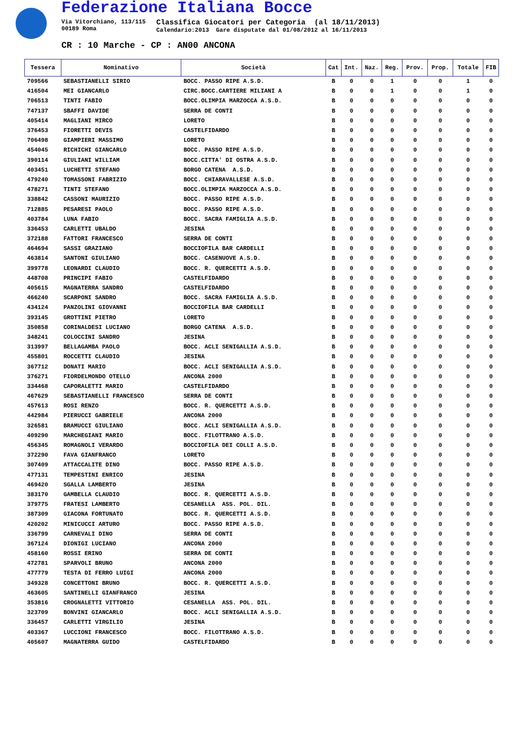Federazione Italiana Bocce
Via Vitorchiano, 113/115
00189 Roma
Classifica Giocatori per Categoria (al 18/11/2013)
Calendario:2013 Gare disputate dal 01/08/2012 al 16/11/2013
CR : 10 Marche - CP : AN00 ANCONA
| Tessera | Nominativo | Società | Cat | Int. | Naz. | Reg. | Prov. | Prop. | Totale | FIB |
| --- | --- | --- | --- | --- | --- | --- | --- | --- | --- | --- |
| 709566 | SEBASTIANELLI SIRIO | BOCC. PASSO RIPE A.S.D. | B | 0 | 0 | 1 | 0 | 0 | 1 | 0 |
| 416504 | MEI GIANCARLO | CIRC.BOCC.CARTIERE MILIANI A | B | 0 | 0 | 1 | 0 | 0 | 1 | 0 |
| 706513 | TINTI FABIO | BOCC.OLIMPIA MARZOCCA A.S.D. | B | 0 | 0 | 0 | 0 | 0 | 0 | 0 |
| 747137 | SBAFFI DAVIDE | SERRA DE CONTI | B | 0 | 0 | 0 | 0 | 0 | 0 | 0 |
| 405414 | MAGLIANI MIRCO | LORETO | B | 0 | 0 | 0 | 0 | 0 | 0 | 0 |
| 376453 | FIORETTI DEVIS | CASTELFIDARDO | B | 0 | 0 | 0 | 0 | 0 | 0 | 0 |
| 706498 | GIAMPIERI MASSIMO | LORETO | B | 0 | 0 | 0 | 0 | 0 | 0 | 0 |
| 454045 | RICHICHI GIANCARLO | BOCC. PASSO RIPE A.S.D. | B | 0 | 0 | 0 | 0 | 0 | 0 | 0 |
| 390114 | GIULIANI WILLIAM | BOCC.CITTA' DI OSTRA A.S.D. | B | 0 | 0 | 0 | 0 | 0 | 0 | 0 |
| 403451 | LUCHETTI STEFANO | BORGO CATENA A.S.D. | B | 0 | 0 | 0 | 0 | 0 | 0 | 0 |
| 479240 | TOMASSONI FABRIZIO | BOCC. CHIARAVALLESE A.S.D. | B | 0 | 0 | 0 | 0 | 0 | 0 | 0 |
| 478271 | TINTI STEFANO | BOCC.OLIMPIA MARZOCCA A.S.D. | B | 0 | 0 | 0 | 0 | 0 | 0 | 0 |
| 338842 | CASSONI MAURIZIO | BOCC. PASSO RIPE A.S.D. | B | 0 | 0 | 0 | 0 | 0 | 0 | 0 |
| 712885 | PESARESI PAOLO | BOCC. PASSO RIPE A.S.D. | B | 0 | 0 | 0 | 0 | 0 | 0 | 0 |
| 403784 | LUNA FABIO | BOCC. SACRA FAMIGLIA A.S.D. | B | 0 | 0 | 0 | 0 | 0 | 0 | 0 |
| 336453 | CARLETTI UBALDO | JESINA | B | 0 | 0 | 0 | 0 | 0 | 0 | 0 |
| 372188 | FATTORI FRANCESCO | SERRA DE CONTI | B | 0 | 0 | 0 | 0 | 0 | 0 | 0 |
| 464694 | SASSI GRAZIANO | BOCCIOFILA BAR CARDELLI | B | 0 | 0 | 0 | 0 | 0 | 0 | 0 |
| 463814 | SANTONI GIULIANO | BOCC. CASENUOVE A.S.D. | B | 0 | 0 | 0 | 0 | 0 | 0 | 0 |
| 399778 | LEONARDI CLAUDIO | BOCC. R. QUERCETTI A.S.D. | B | 0 | 0 | 0 | 0 | 0 | 0 | 0 |
| 448708 | PRINCIPI FABIO | CASTELFIDARDO | B | 0 | 0 | 0 | 0 | 0 | 0 | 0 |
| 405615 | MAGNATERRA SANDRO | CASTELFIDARDO | B | 0 | 0 | 0 | 0 | 0 | 0 | 0 |
| 466240 | SCARPONI SANDRO | BOCC. SACRA FAMIGLIA A.S.D. | B | 0 | 0 | 0 | 0 | 0 | 0 | 0 |
| 434124 | PANZOLINI GIOVANNI | BOCCIOFILA BAR CARDELLI | B | 0 | 0 | 0 | 0 | 0 | 0 | 0 |
| 393145 | GROTTINI PIETRO | LORETO | B | 0 | 0 | 0 | 0 | 0 | 0 | 0 |
| 350858 | CORINALDESI LUCIANO | BORGO CATENA A.S.D. | B | 0 | 0 | 0 | 0 | 0 | 0 | 0 |
| 348241 | COLOCCINI SANDRO | JESINA | B | 0 | 0 | 0 | 0 | 0 | 0 | 0 |
| 313997 | BELLAGAMBA PAOLO | BOCC. ACLI SENIGALLIA A.S.D. | B | 0 | 0 | 0 | 0 | 0 | 0 | 0 |
| 455801 | ROCCETTI CLAUDIO | JESINA | B | 0 | 0 | 0 | 0 | 0 | 0 | 0 |
| 367712 | DONATI MARIO | BOCC. ACLI SENIGALLIA A.S.D. | B | 0 | 0 | 0 | 0 | 0 | 0 | 0 |
| 376271 | FIORDELMONDO OTELLO | ANCONA 2000 | B | 0 | 0 | 0 | 0 | 0 | 0 | 0 |
| 334468 | CAPORALETTI MARIO | CASTELFIDARDO | B | 0 | 0 | 0 | 0 | 0 | 0 | 0 |
| 467629 | SEBASTIANELLI FRANCESCO | SERRA DE CONTI | B | 0 | 0 | 0 | 0 | 0 | 0 | 0 |
| 457613 | ROSI RENZO | BOCC. R. QUERCETTI A.S.D. | B | 0 | 0 | 0 | 0 | 0 | 0 | 0 |
| 442984 | PIERUCCI GABRIELE | ANCONA 2000 | B | 0 | 0 | 0 | 0 | 0 | 0 | 0 |
| 326581 | BRAMUCCI GIULIANO | BOCC. ACLI SENIGALLIA A.S.D. | B | 0 | 0 | 0 | 0 | 0 | 0 | 0 |
| 409290 | MARCHEGIANI MARIO | BOCC. FILOTTRANO A.S.D. | B | 0 | 0 | 0 | 0 | 0 | 0 | 0 |
| 456345 | ROMAGNOLI VERARDO | BOCCIOFILA DEI COLLI A.S.D. | B | 0 | 0 | 0 | 0 | 0 | 0 | 0 |
| 372290 | FAVA GIANFRANCO | LORETO | B | 0 | 0 | 0 | 0 | 0 | 0 | 0 |
| 307409 | ATTACCALITE DINO | BOCC. PASSO RIPE A.S.D. | B | 0 | 0 | 0 | 0 | 0 | 0 | 0 |
| 477131 | TEMPESTINI ENRICO | JESINA | B | 0 | 0 | 0 | 0 | 0 | 0 | 0 |
| 469420 | SGALLA LAMBERTO | JESINA | B | 0 | 0 | 0 | 0 | 0 | 0 | 0 |
| 383170 | GAMBELLA CLAUDIO | BOCC. R. QUERCETTI A.S.D. | B | 0 | 0 | 0 | 0 | 0 | 0 | 0 |
| 379775 | FRATESI LAMBERTO | CESANELLA ASS. POL. DIL. | B | 0 | 0 | 0 | 0 | 0 | 0 | 0 |
| 387309 | GIACONA FORTUNATO | BOCC. R. QUERCETTI A.S.D. | B | 0 | 0 | 0 | 0 | 0 | 0 | 0 |
| 420202 | MINICUCCI ARTURO | BOCC. PASSO RIPE A.S.D. | B | 0 | 0 | 0 | 0 | 0 | 0 | 0 |
| 336799 | CARNEVALI DINO | SERRA DE CONTI | B | 0 | 0 | 0 | 0 | 0 | 0 | 0 |
| 367124 | DIONIGI LUCIANO | ANCONA 2000 | B | 0 | 0 | 0 | 0 | 0 | 0 | 0 |
| 458160 | ROSSI ERINO | SERRA DE CONTI | B | 0 | 0 | 0 | 0 | 0 | 0 | 0 |
| 472781 | SPARVOLI BRUNO | ANCONA 2000 | B | 0 | 0 | 0 | 0 | 0 | 0 | 0 |
| 477779 | TESTA DI FERRO LUIGI | ANCONA 2000 | B | 0 | 0 | 0 | 0 | 0 | 0 | 0 |
| 349328 | CONCETTONI BRUNO | BOCC. R. QUERCETTI A.S.D. | B | 0 | 0 | 0 | 0 | 0 | 0 | 0 |
| 463605 | SANTINELLI GIANFRANCO | JESINA | B | 0 | 0 | 0 | 0 | 0 | 0 | 0 |
| 353816 | CROGNALETTI VITTORIO | CESANELLA ASS. POL. DIL. | B | 0 | 0 | 0 | 0 | 0 | 0 | 0 |
| 323709 | BONVINI GIANCARLO | BOCC. ACLI SENIGALLIA A.S.D. | B | 0 | 0 | 0 | 0 | 0 | 0 | 0 |
| 336457 | CARLETTI VIRGILIO | JESINA | B | 0 | 0 | 0 | 0 | 0 | 0 | 0 |
| 403367 | LUCCIONI FRANCESCO | BOCC. FILOTTRANO A.S.D. | B | 0 | 0 | 0 | 0 | 0 | 0 | 0 |
| 405607 | MAGNATERRA GUIDO | CASTELFIDARDO | B | 0 | 0 | 0 | 0 | 0 | 0 | 0 |